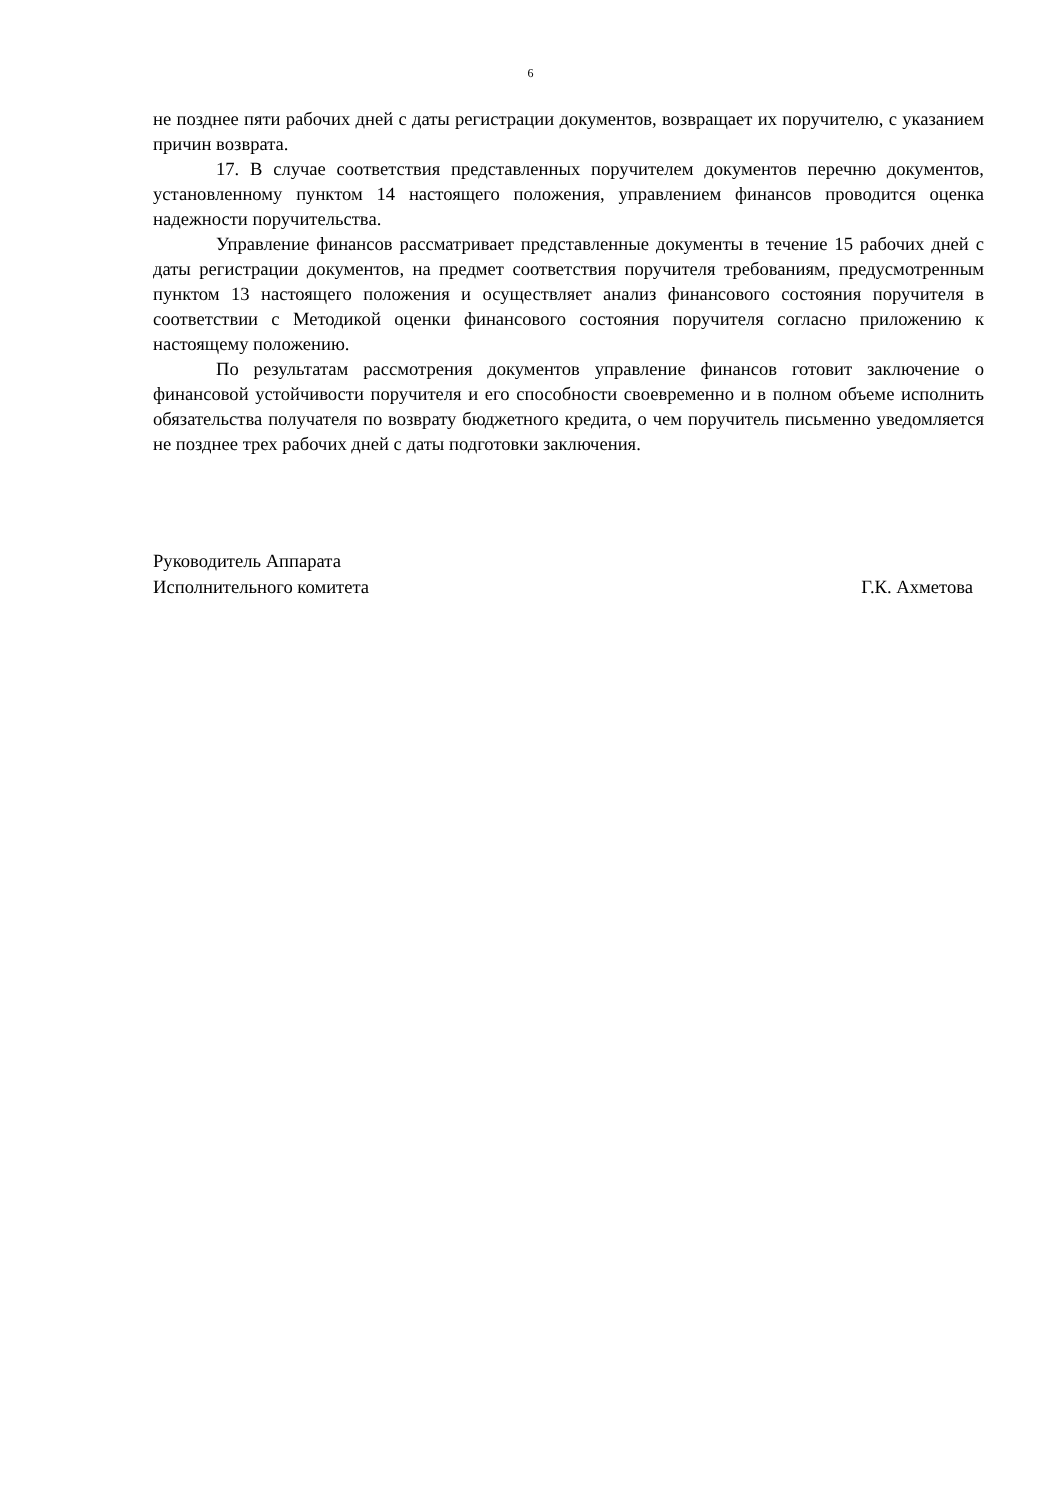6
не позднее пяти рабочих дней с даты регистрации документов, возвращает их поручителю, с указанием причин возврата.
17. В случае соответствия представленных поручителем документов перечню документов, установленному пунктом 14 настоящего положения, управлением финансов проводится оценка надежности поручительства.
Управление финансов рассматривает представленные документы в течение 15 рабочих дней с даты регистрации документов, на предмет соответствия поручителя требованиям, предусмотренным пунктом 13 настоящего положения и осуществляет анализ финансового состояния поручителя в соответствии с Методикой оценки финансового состояния поручителя согласно приложению к настоящему положению.
По результатам рассмотрения документов управление финансов готовит заключение о финансовой устойчивости поручителя и его способности своевременно и в полном объеме исполнить обязательства получателя по возврату бюджетного кредита, о чем поручитель письменно уведомляется не позднее трех рабочих дней с даты подготовки заключения.
Руководитель Аппарата
Исполнительного комитета
Г.К. Ахметова